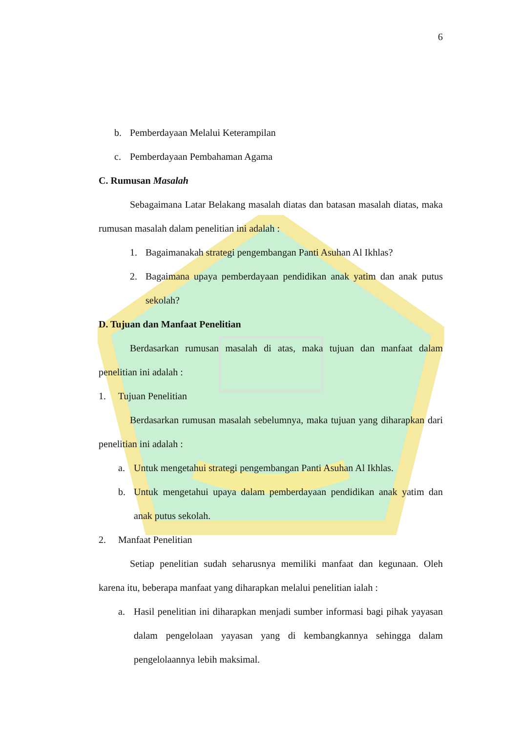6
b. Pemberdayaan Melalui Keterampilan
c. Pemberdayaan Pembahaman Agama
C. Rumusan Masalah
Sebagaimana Latar Belakang masalah diatas dan batasan masalah diatas, maka rumusan masalah dalam penelitian ini adalah :
1. Bagaimanakah strategi pengembangan Panti Asuhan Al Ikhlas?
2.
Bagaimana upaya pemberdayaan pendidikan anak yatim dan anak putus sekolah?
D. Tujuan dan Manfaat Penelitian
Berdasarkan rumusan masalah di atas, maka tujuan dan manfaat dalam penelitian ini adalah :
1. Tujuan Penelitian
Berdasarkan rumusan masalah sebelumnya, maka tujuan yang diharapkan dari penelitian ini adalah :
a. Untuk mengetahui strategi pengembangan Panti Asuhan Al Ikhlas.
b.
Untuk mengetahui upaya dalam pemberdayaan pendidikan anak yatim dan anak putus sekolah.
2. Manfaat Penelitian
Setiap penelitian sudah seharusnya memiliki manfaat dan kegunaan. Oleh karena itu, beberapa manfaat yang diharapkan melalui penelitian ialah :
a.
Hasil penelitian ini diharapkan menjadi sumber informasi bagi pihak yayasan dalam pengelolaan yayasan yang di kembangkannya sehingga dalam pengelolaannya lebih maksimal.